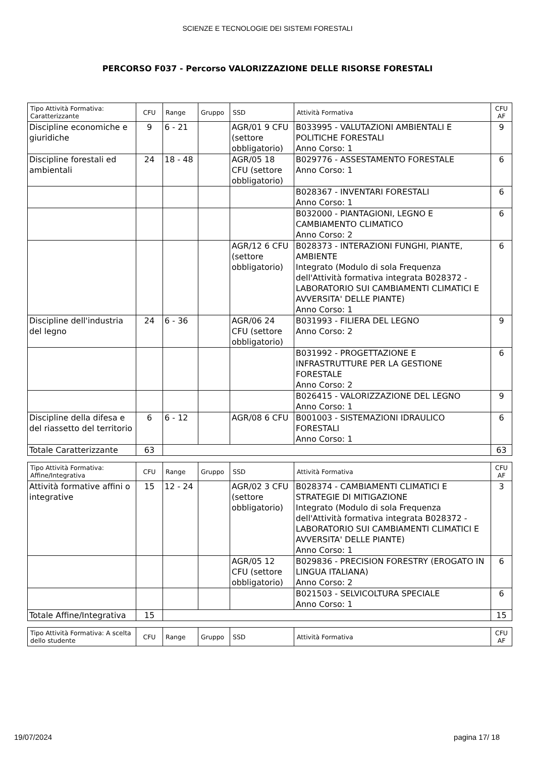SCIENZE E TECNOLOGIE DEI SISTEMI FORESTALI
PERCORSO F037 - Percorso VALORIZZAZIONE DELLE RISORSE FORESTALI
| Tipo Attività Formativa: Caratterizzante | CFU | Range | Gruppo | SSD | Attività Formativa | CFU AF |
| --- | --- | --- | --- | --- | --- | --- |
| Discipline economiche e giuridiche | 9 | 6 - 21 | | AGR/01 9 CFU (settore obbligatorio) | B033995 - VALUTAZIONI AMBIENTALI E POLITICHE FORESTALI Anno Corso: 1 | 9 |
| Discipline forestali ed ambientali | 24 | 18 - 48 | | AGR/05 18 CFU (settore obbligatorio) | B029776 - ASSESTAMENTO FORESTALE Anno Corso: 1 | 6 |
| | | | | | B028367 - INVENTARI FORESTALI Anno Corso: 1 | 6 |
| | | | | | B032000 - PIANTAGIONI, LEGNO E CAMBIAMENTO CLIMATICO Anno Corso: 2 | 6 |
| | | | | AGR/12 6 CFU (settore obbligatorio) | B028373 - INTERAZIONI FUNGHI, PIANTE, AMBIENTE Integrato (Modulo di sola Frequenza dell'Attività formativa integrata B028372 - LABORATORIO SUI CAMBIAMENTI CLIMATICI E AVVERSITA' DELLE PIANTE) Anno Corso: 1 | 6 |
| Discipline dell'industria del legno | 24 | 6 - 36 | | AGR/06 24 CFU (settore obbligatorio) | B031993 - FILIERA DEL LEGNO Anno Corso: 2 | 9 |
| | | | | | B031992 - PROGETTAZIONE E INFRASTRUTTURE PER LA GESTIONE FORESTALE Anno Corso: 2 | 6 |
| | | | | | B026415 - VALORIZZAZIONE DEL LEGNO Anno Corso: 1 | 9 |
| Discipline della difesa e del riassetto del territorio | 6 | 6 - 12 | | AGR/08 6 CFU | B001003 - SISTEMAZIONI IDRAULICO FORESTALI Anno Corso: 1 | 6 |
| Totale Caratterizzante | 63 | | | | | 63 |
| Tipo Attività Formativa: Affine/Integrativa | CFU | Range | Gruppo | SSD | Attività Formativa | CFU AF |
| --- | --- | --- | --- | --- | --- | --- |
| Attività formative affini o integrative | 15 | 12 - 24 | | AGR/02 3 CFU (settore obbligatorio) | B028374 - CAMBIAMENTI CLIMATICI E STRATEGIE DI MITIGAZIONE Integrato (Modulo di sola Frequenza dell'Attività formativa integrata B028372 - LABORATORIO SUI CAMBIAMENTI CLIMATICI E AVVERSITA' DELLE PIANTE) Anno Corso: 1 | 3 |
| | | | | AGR/05 12 CFU (settore obbligatorio) | B029836 - PRECISION FORESTRY (EROGATO IN LINGUA ITALIANA) Anno Corso: 2 | 6 |
| | | | | | B021503 - SELVICOLTURA SPECIALE Anno Corso: 1 | 6 |
| Totale Affine/Integrativa | 15 | | | | | 15 |
| Tipo Attività Formativa: A scelta dello studente | CFU | Range | Gruppo | SSD | Attività Formativa | CFU AF |
| --- | --- | --- | --- | --- | --- | --- |
19/07/2024 pagina 17/ 18